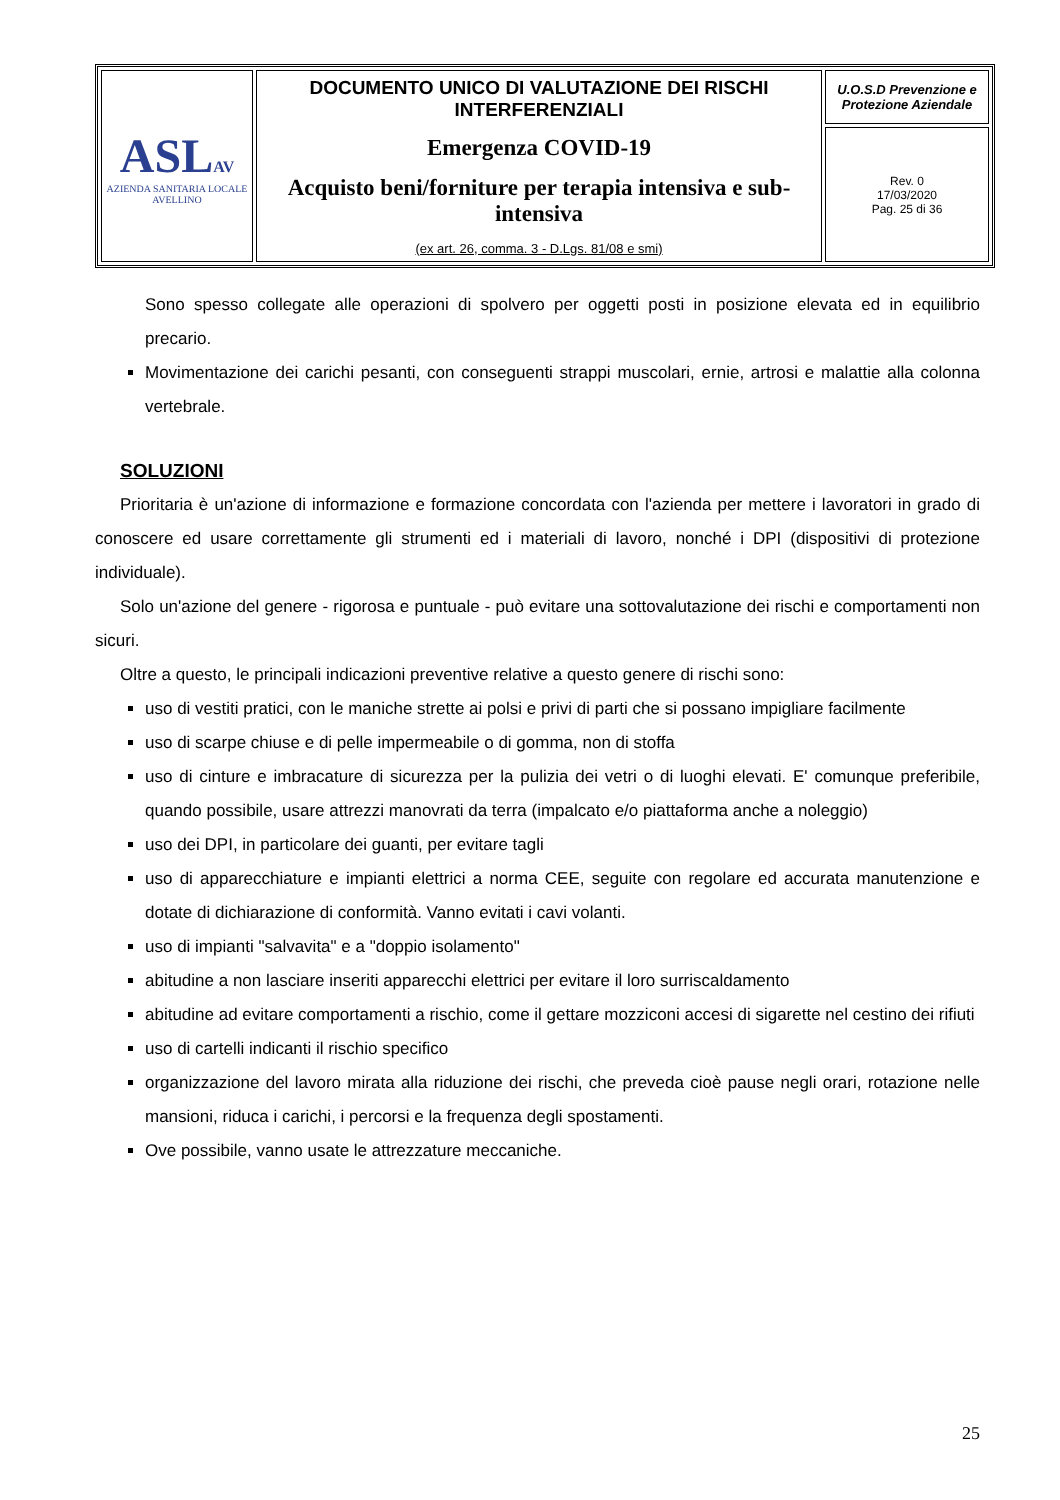| ASL AV AZIENDA SANITARIA LOCALE AVELLINO | DOCUMENTO UNICO DI VALUTAZIONE DEI RISCHI INTERFERENZIALI Emergenza COVID-19 Acquisto beni/forniture per terapia intensiva e sub-intensiva (ex art. 26, comma. 3 - D.Lgs. 81/08 e smi) | U.O.S.D Prevenzione e Protezione Aziendale |
| | | Rev. 0 17/03/2020 Pag. 25 di 36 |
Sono spesso collegate alle operazioni di spolvero per oggetti posti in posizione elevata ed in equilibrio precario.
Movimentazione dei carichi pesanti, con conseguenti strappi muscolari, ernie, artrosi e malattie alla colonna vertebrale.
SOLUZIONI
Prioritaria è un'azione di informazione e formazione concordata con l'azienda per mettere i lavoratori in grado di conoscere ed usare correttamente gli strumenti ed i materiali di lavoro, nonché i DPI (dispositivi di protezione individuale).
Solo un'azione del genere - rigorosa e puntuale - può evitare una sottovalutazione dei rischi e comportamenti non sicuri.
Oltre a questo, le principali indicazioni preventive relative a questo genere di rischi sono:
uso di vestiti pratici, con le maniche strette ai polsi e privi di parti che si possano impigliare facilmente
uso di scarpe chiuse e di pelle impermeabile o di gomma, non di stoffa
uso di cinture e imbracature di sicurezza per la pulizia dei vetri o di luoghi elevati. E' comunque preferibile, quando possibile, usare attrezzi manovrati da terra (impalcato e/o piattaforma anche a noleggio)
uso dei DPI, in particolare dei guanti, per evitare tagli
uso di apparecchiature e impianti elettrici a norma CEE, seguite con regolare ed accurata manutenzione e dotate di dichiarazione di conformità. Vanno evitati i cavi volanti.
uso di impianti "salvavita" e a "doppio isolamento"
abitudine a non lasciare inseriti apparecchi elettrici per evitare il loro surriscaldamento
abitudine ad evitare comportamenti a rischio, come il gettare mozziconi accesi di sigarette nel cestino dei rifiuti
uso di cartelli indicanti il rischio specifico
organizzazione del lavoro mirata alla riduzione dei rischi, che preveda cioè pause negli orari, rotazione nelle mansioni, riduca i carichi, i percorsi e la frequenza degli spostamenti.
Ove possibile, vanno usate le attrezzature meccaniche.
25